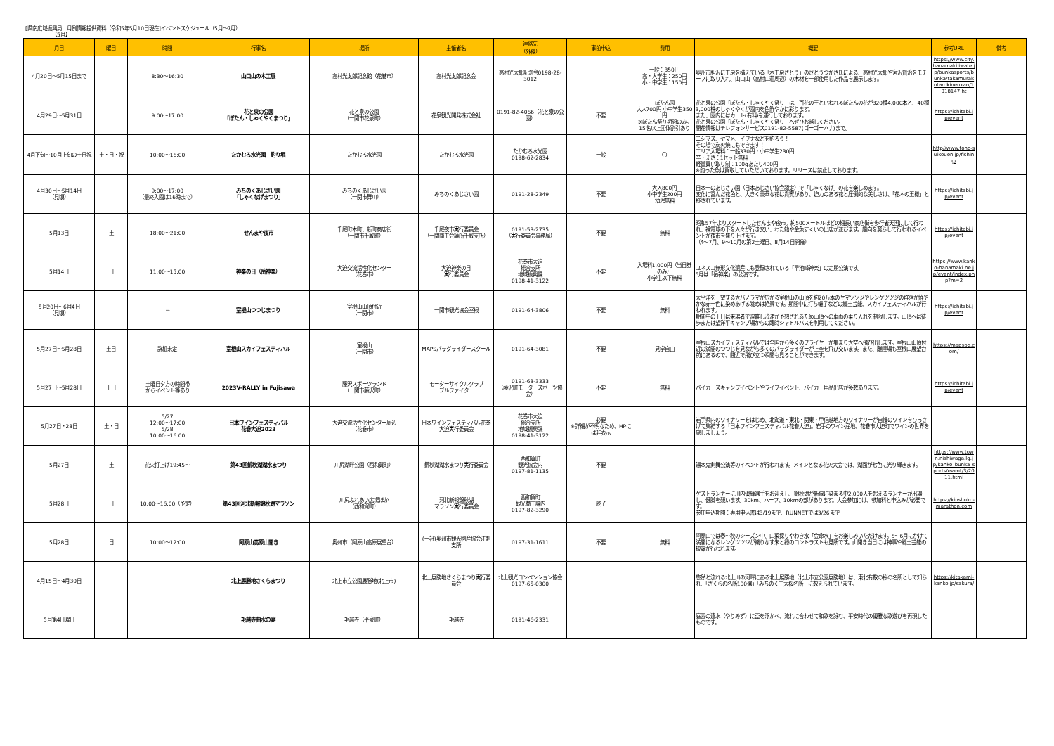[県南広域振興局　月例情報提供資料（令和5年5月10日現在]イベントスケジュール（5月～7月）
　　　　　　【5月】
| 月日 | 曜日 | 時間 | 行事名 | 場所 | 主催者名 | 連絡先 （外線） | 事前申込 | 費用 | 概要 | 参考URL | 備考 |
| --- | --- | --- | --- | --- | --- | --- | --- | --- | --- | --- | --- |
| 4月20日～5月15日まで | | 8:30～16:30 | 山口山の木工展 | 高村光太郎記念館（花巻市） | 高村光太郎記念会 | 高村光太郎記念会0198-28-3012 | | 一般：350円 高・大学生：250円 小・中学生：150円 | 奥州市胆沢に工房を構えている「木工房さとう」のさとうつかさ氏による、高村光太郎や宮沢賢治をモチーフに取り入れ、山口山（高村山荘周辺）の木材を一部使用した作品を展示します。 | https://www.city.hanamaki.iwate.jp/bunkasports/bunka/takamurakotarokinenkan/1018147.ht | |
| 4月29日～5月31日 | | 9:00～17:00 | 花と泉の公園 「ぼたん・しゃくやくまつり」 | 花と泉の公園 （一関市花泉町） | 花泉観光開発株式会社 | 0191-82-4066（花と泉の公園） | 不要 | ぼたん園 大人700円 小中学生350円 ※ぼたん祭り期間のみ。 15名以上団体割引あり | 花と泉の公園「ぼたん・しゃくやく祭り」は、百花の王といわれるぼたんの花が320種4,000本と、40種3,000株のしゃくやくが園内を色鮮やかに彩ります。 また、園内にはカート(有料)を運行しております。 花と泉の公園「ぼたん・しゃくやく祭り」へぜひお越しください。 開花情報はテレフォンサービス0191-82-5587(ゴーゴーハナ)まで。 | https://ichitabi.jp/event | |
| 4月下旬～10月上旬の土日祝 | 土・日・祝 | 10:00～16:00 | たかむろ水光園 釣り堀 | たかむろ水光園 | たかむろ水光園 | たかむろ水光園 0198-62-2834 | 一般 | 〇 | ニシマス、ヤマメ、イワナなどを釣ろう！ その場で炭火焼にもできます！ エリア入場料：一般330円・小中学生230円 竿・えさ：1セット無料 軽量買い取り制：100gあたり400円 ※釣った魚は買取していただいております。リリースは禁止しております。 | http//www.tono-suikouen.jp/fishing/ | |
| 4月30日～5月14日 （見頃） | | 9:00～17:00 （最終入園は16時まで） | みちのくあじさい園 「しゃくなげまつり」 | みちのくあじさい園 （一関市舞川） | みちのくあじさい園 | 0191-28-2349 | 不要 | 大人800円 小中学生200円 幼児無料 | 日本一のあじさい園（日本あじさい協会認定）で「しゃくなげ」の花を楽しめます。 変化に富んだ花色と、大きく豪華な花は貴賓があり、迫力のある花と圧倒的な美しさは、「花木の王様」と称されています。 | https://ichitabi.jp/event | |
| 5月13日 | 土 | 18:00～21:00 | せんまや夜市 | 千厩町本町、新町商店街 （一関市千厩町） | 千厩夜市実行委員会 （一関商工会議所千厩支所） | 0191-53-2735 （実行委員会事務局） | 不要 | 無料 | 昭和57年よりスタートしたせんまや夜市。約500メートルほどの細長い商店街を歩行者天国にして行われ、裸電球の下を人々が行き交い、わた飴や金魚すくいの出店が並びます。趣向を凝らして行われるイベントが夜市を盛り上げます。 （4～7月、9～10月の第2土曜日、8月14日開催） | https://ichitabi.jp/event | |
| 5月14日 | 日 | 11:00～15:00 | 神楽の日（岳神楽） | 大迫交流活性化センター （花巻市） | 大迫神楽の日 実行委員会 | 花巻市大迫 総合支所 地域振興課 0198-41-3122 | 不要 | 入場料1,000円（当日券のみ） 小学生以下無料 | ユネスコ無形文化遺産にも登録されている「早池峰神楽」の定期公演です。 5月は「岳神楽」の公演です。 | https://www.kanko-hanamaki.ne.jp/event/index.php?m=2 | |
| 5月20日～6月4日 （見頃） | | － | 室根山つつじまつり | 室根山山頂付近 （一関市） | 一関市観光協会室根 | 0191-64-3806 | 不要 | 無料 | 太平洋を一望する大パノラマが広がる室根山の山頂を約20万本のヤマツツジやレンゲツツジの群落が鮮やかな赤一色に染めあげる眺めは絶景です。期間中に打ち囃子などの郷土芸能、スカイフェスティバルが行われます。 期間中の土日は来場者で混雑し渋滞が予想されるため山頂への車両の乗り入れを制限します。山頂へは徒歩または望洋平キャンプ場からの臨時シャトルバスを利用してください。 | https://ichitabi.jp/event | |
| 5月27日～5月28日 | 土日 | 詳細未定 | 室根山スカイフェスティバル | 室根山 （一関市） | MAPSパラグライダースクール | 0191-64-3081 | 不要 | 見学自由 | 室根山スカイフェスティバルでは全国から多くのフライヤーが集まり大空へ飛び出します。室根山山頂付近の満開のつつじを見ながら多くのパラグライダーが上空を飛び交います。また、離陸場も室根山展望台前にあるので、間近で飛び立つ瞬間も見ることができます。 | https://mapspg.com/ | |
| 5月27日～5月28日 | 土日 | 土曜日夕方の時間帯 からイベント等あり | 2023V-RALLY in Fujisawa | 藤沢スポーツランド （一関市藤沢町） | モーターサイクルクラブ ブルファイター | 0191-63-3333 （藤沢町モータースポーツ協会） | 不要 | 無料 | バイカーズキャンプイベントやライブイベント、バイカー用品出店が多数あります。 | https://ichitabi.jp/event | |
| 5月27日・28日 | 土・日 | 5/27 12:00～17:00 5/28 10:00～16:00 | 日本ワインフェスティバル 花巻大迫2023 | 大迫交流活性化センター周辺 （花巻市） | 日本ワインフェスティバル花巻大迫実行委員会 | 花巻市大迫 総合支所 地域振興課 0198-41-3122 | 必要 ※詳細が不明なため、HPには非表示 | | 岩手県内のワイナリーをはじめ、北海道・東北・関東・甲信越地方のワイナリーが自慢のワインをひっさげて集結する「日本ワインフェスティバル花巻大迫」。岩手のワイン産地、花巻市大迫町でワインの世界を旅しましょう。 | | |
| 5月27日 | 土 | 花火打上げ19:45～ | 第43回錦秋湖湖水まつり | 川尻湖畔公園（西和賀町） | 錦秋湖湖水まつり実行委員会 | 西和賀町 観光協会内 0197-81-1135 | 不要 | | 湯本鬼剣舞公演等のイベントが行われます。メインとなる花火大会では、湖面が七色に光り輝きます。 | https://www.town.nishiwaga.lg.jp/kanko_bunka_sports/event/3/2011.html | |
| 5月28日 | 日 | 10:00～16:00（予定） | 第43回河北新報錦秋湖マラソン | 川尻ふれあい広場ほか （西和賀町） | 河北新報錦秋湖 マラソン実行委員会 | 西和賀町 観光商工課内 0197-82-3290 | 終了 | | ゲストランナーに川内優輝選手をお迎えし、錦秋湖が新緑に染まる中2,000人を超えるランナーが出場し、健脚を競います。30km、ハーフ、10kmの部があります。大会参加には、参加料と申込みが必要です。 参加申込期間：専用申込書は3/19まで、RUNNETでは3/26まで | https://kinshuko-marathon.com | |
| 5月28日 | 日 | 10:00～12:00 | 阿原山高原山開き | 奥州市（阿原山高原展望台） | (一社)奥州市観光物産協会江刺支所 | 0197-31-1611 | 不要 | 無料 | 阿原山では春～秋のシーズン中、山菜採りやわき水「金命水」をお楽しみいただけます。5～6月にかけて満開になるレンゲツツジが織りなす朱と緑のコントラストも見所です。山開き当日には神事や郷土芸能の披露が行われます。 | | |
| 4月15日～4月30日 | | | 北上展勝地さくらまつり | 北上市立公園展勝地(北上市) | 北上展勝地さくらまつり実行委員会 | 北上観光コンベンション協会 0197-65-0300 | | | 悠然と流れる北上川の河畔にある北上展勝地（北上市立公園展勝地）は、東北有数の桜の名所として知られ、「さくらの名所100選」「みちのく三大桜名所」に数えられています。 | https://kitakami-kanko.jp/sakura/ | |
| 5月第4日曜日 | | | 毛越寺曲水の宴 | 毛越寺（平泉町） | 毛越寺 | 0191-46-2331 | | | 庭園の遣水（やりみず）に盃を浮かべ、流れに合わせて和歌を詠む、平安時代の優雅な歌遊びを再現したものです。 | | |